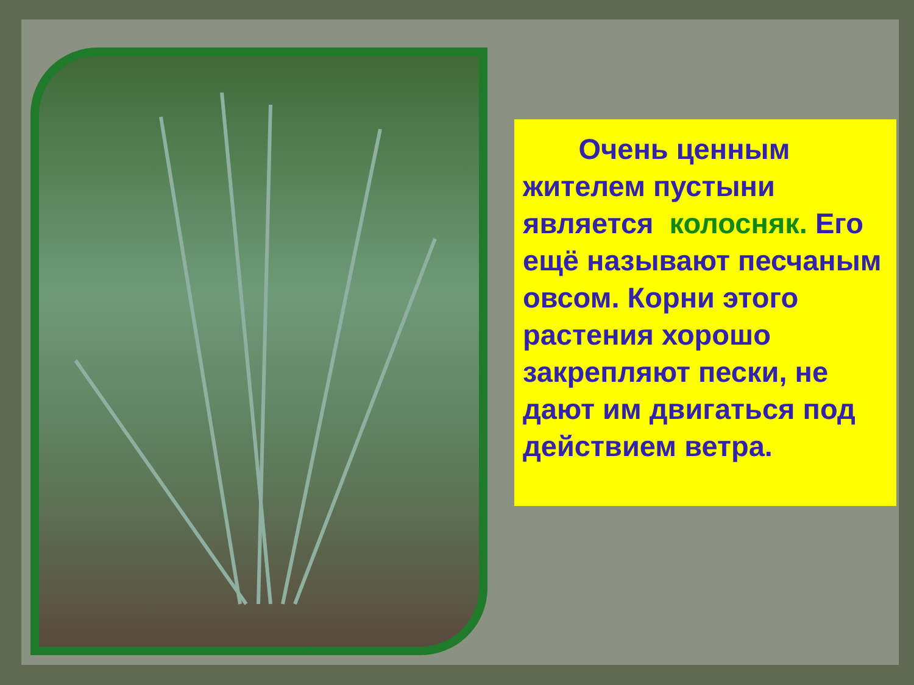Очень ценным жителем пустыни является колосняк. Его ещё называют песчаным овсом. Корни этого растения хорошо закрепляют пески, не дают им двигаться под действием ветра.